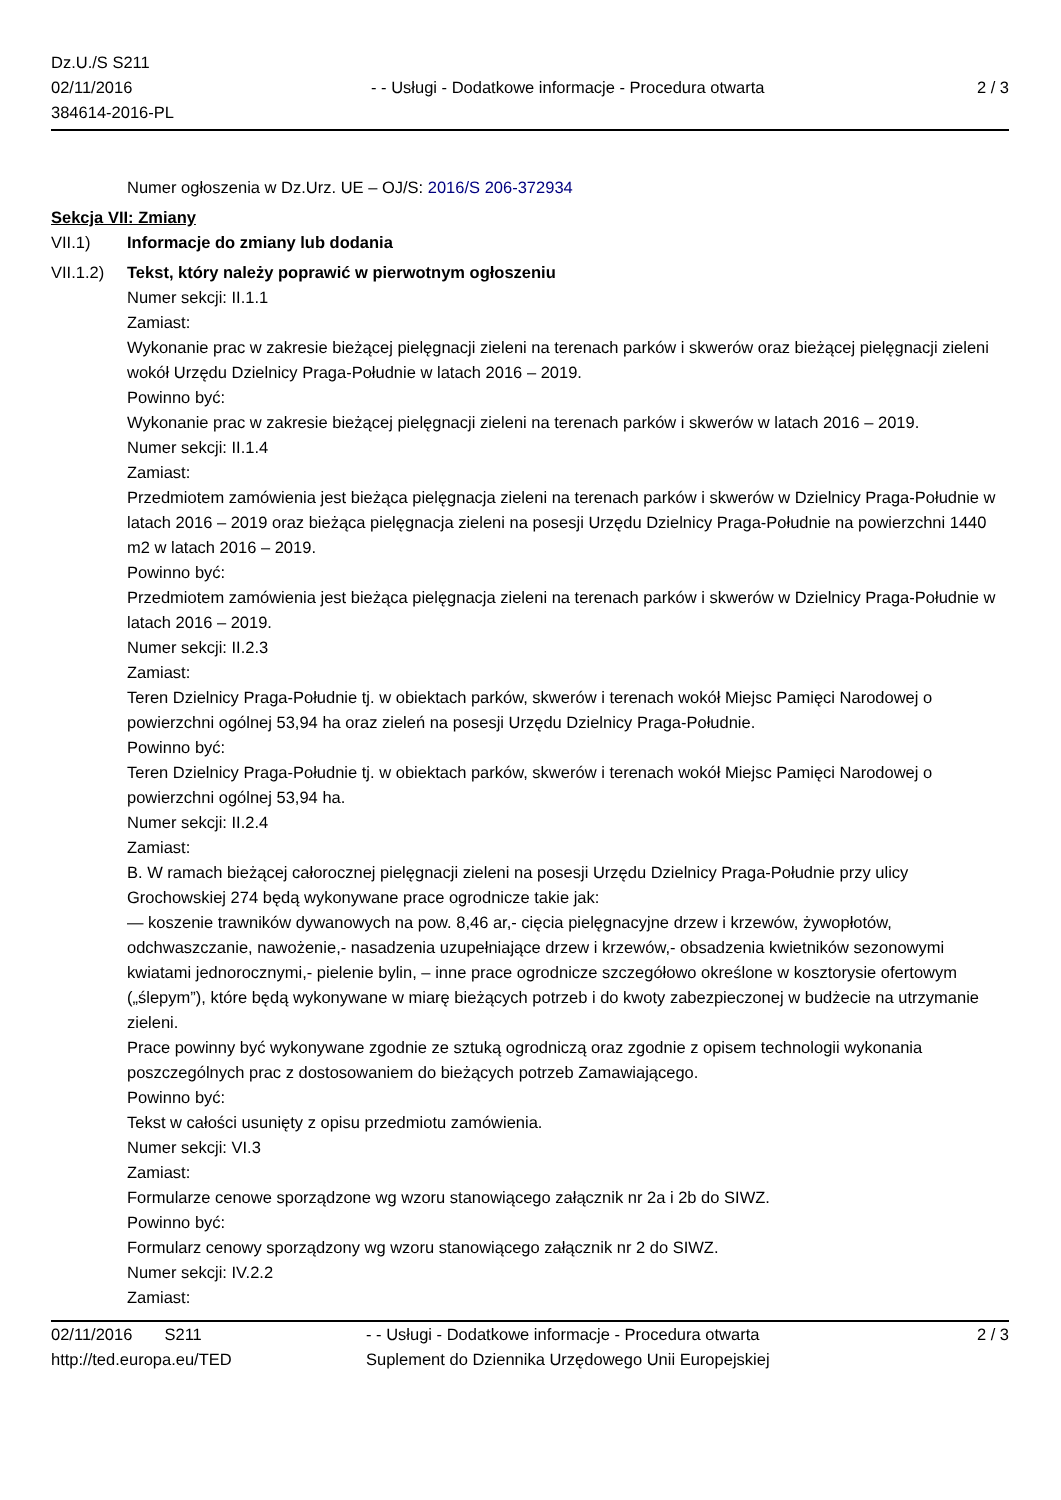Dz.U./S S211
02/11/2016
384614-2016-PL
- - Usługi - Dodatkowe informacje - Procedura otwarta
2 / 3
Numer ogłoszenia w Dz.Urz. UE – OJ/S: 2016/S 206-372934
Sekcja VII: Zmiany
VII.1) Informacje do zmiany lub dodania
VII.1.2)
Tekst, który należy poprawić w pierwotnym ogłoszeniu
Numer sekcji: II.1.1
Zamiast:
Wykonanie prac w zakresie bieżącej pielęgnacji zieleni na terenach parków i skwerów oraz bieżącej pielęgnacji zieleni wokół Urzędu Dzielnicy Praga-Południe w latach 2016 – 2019.
Powinno być:
Wykonanie prac w zakresie bieżącej pielęgnacji zieleni na terenach parków i skwerów w latach 2016 – 2019.
Numer sekcji: II.1.4
Zamiast:
Przedmiotem zamówienia jest bieżąca pielęgnacja zieleni na terenach parków i skwerów w Dzielnicy Praga-Południe w latach 2016 – 2019 oraz bieżąca pielęgnacja zieleni na posesji Urzędu Dzielnicy Praga-Południe na powierzchni 1440 m2 w latach 2016 – 2019.
Powinno być:
Przedmiotem zamówienia jest bieżąca pielęgnacja zieleni na terenach parków i skwerów w Dzielnicy Praga-Południe w latach 2016 – 2019.
Numer sekcji: II.2.3
Zamiast:
Teren Dzielnicy Praga-Południe tj. w obiektach parków, skwerów i terenach wokół Miejsc Pamięci Narodowej o powierzchni ogólnej 53,94 ha oraz zieleń na posesji Urzędu Dzielnicy Praga-Południe.
Powinno być:
Teren Dzielnicy Praga-Południe tj. w obiektach parków, skwerów i terenach wokół Miejsc Pamięci Narodowej o powierzchni ogólnej 53,94 ha.
Numer sekcji: II.2.4
Zamiast:
B. W ramach bieżącej całorocznej pielęgnacji zieleni na posesji Urzędu Dzielnicy Praga-Południe przy ulicy Grochowskiej 274 będą wykonywane prace ogrodnicze takie jak:
— koszenie trawników dywanowych na pow. 8,46 ar,- cięcia pielęgnacyjne drzew i krzewów, żywopłotów, odchwaszczanie, nawożenie,- nasadzenia uzupełniające drzew i krzewów,- obsadzenia kwietników sezonowymi kwiatami jednorocznymi,- pielenie bylin, – inne prace ogrodnicze szczegółowo określone w kosztorysie ofertowym („ślepym”), które będą wykonywane w miarę bieżących potrzeb i do kwoty zabezpieczonej w budżecie na utrzymanie zieleni.
Prace powinny być wykonywane zgodnie ze sztuką ogrodniczą oraz zgodnie z opisem technologii wykonania poszczególnych prac z dostosowaniem do bieżących potrzeb Zamawiającego.
Powinno być:
Tekst w całości usunięty z opisu przedmiotu zamówienia.
Numer sekcji: VI.3
Zamiast:
Formularze cenowe sporządzone wg wzoru stanowiącego załącznik nr 2a i 2b do SIWZ.
Powinno być:
Formularz cenowy sporządzony wg wzoru stanowiącego załącznik nr 2 do SIWZ.
Numer sekcji: IV.2.2
Zamiast:
02/11/2016 S211
http://ted.europa.eu/TED
- - Usługi - Dodatkowe informacje - Procedura otwarta
Suplement do Dziennika Urzędowego Unii Europejskiej
2 / 3